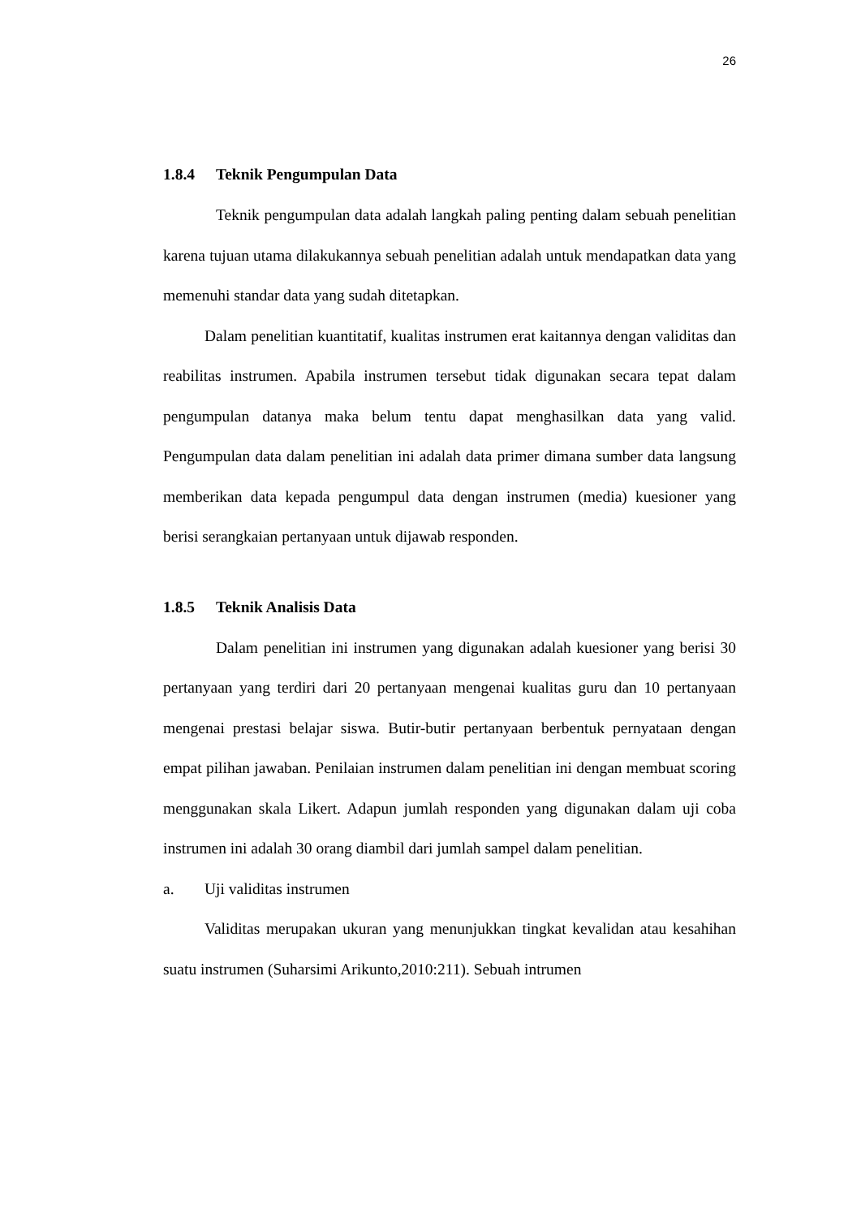26
1.8.4 Teknik Pengumpulan Data
Teknik pengumpulan data adalah langkah paling penting dalam sebuah penelitian karena tujuan utama dilakukannya sebuah penelitian adalah untuk mendapatkan data yang memenuhi standar data yang sudah ditetapkan.
Dalam penelitian kuantitatif, kualitas instrumen erat kaitannya dengan validitas dan reabilitas instrumen. Apabila instrumen tersebut tidak digunakan secara tepat dalam pengumpulan datanya maka belum tentu dapat menghasilkan data yang valid. Pengumpulan data dalam penelitian ini adalah data primer dimana sumber data langsung memberikan data kepada pengumpul data dengan instrumen (media) kuesioner yang berisi serangkaian pertanyaan untuk dijawab responden.
1.8.5 Teknik Analisis Data
Dalam penelitian ini instrumen yang digunakan adalah kuesioner yang berisi 30 pertanyaan yang terdiri dari 20 pertanyaan mengenai kualitas guru dan 10 pertanyaan mengenai prestasi belajar siswa. Butir-butir pertanyaan berbentuk pernyataan dengan empat pilihan jawaban. Penilaian instrumen dalam penelitian ini dengan membuat scoring menggunakan skala Likert. Adapun jumlah responden yang digunakan dalam uji coba instrumen ini adalah 30 orang diambil dari jumlah sampel dalam penelitian.
a. Uji validitas instrumen
Validitas merupakan ukuran yang menunjukkan tingkat kevalidan atau kesahihan suatu instrumen (Suharsimi Arikunto,2010:211). Sebuah intrumen